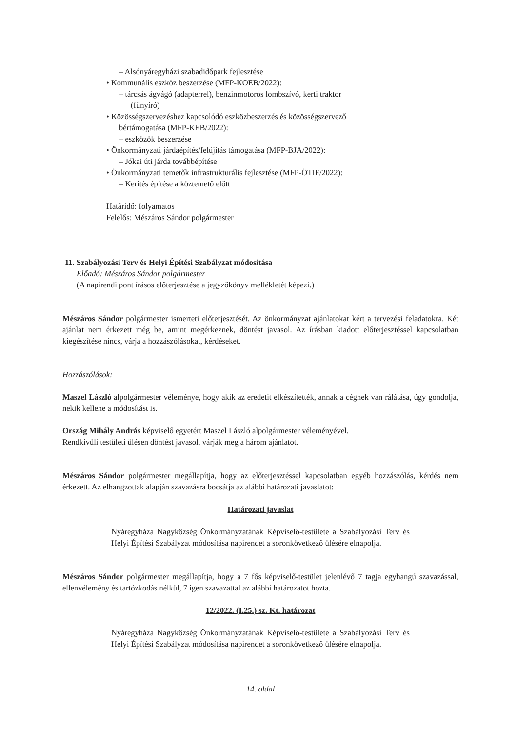– Alsónyáregyházi szabadidőpark fejlesztése
• Kommunális eszköz beszerzése (MFP-KOEB/2022):
– tárcsás ágvágó (adapterrel), benzinmotoros lombszívó, kerti traktor
(fűnyíró)
• Közösségszervezéshez kapcsolódó eszközbeszerzés és közösségszervező
bértámogatása (MFP-KEB/2022):
– eszközök beszerzése
• Önkormányzati járdaépítés/felújítás támogatása (MFP-BJA/2022):
– Jókai úti járda továbbépítése
• Önkormányzati temetők infrastrukturális fejlesztése (MFP-ÖTIF/2022):
– Kerítés építése a köztemető előtt
Határidő: folyamatos
Felelős: Mészáros Sándor polgármester
11. Szabályozási Terv és Helyi Építési Szabályzat módosítása
Előadó: Mészáros Sándor polgármester
(A napirendi pont írásos előterjesztése a jegyzőkönyv mellékletét képezi.)
Mészáros Sándor polgármester ismerteti előterjesztését. Az önkormányzat ajánlatokat kért a tervezési feladatokra. Két ajánlat nem érkezett még be, amint megérkeznek, döntést javasol. Az írásban kiadott előterjesztéssel kapcsolatban kiegészítése nincs, várja a hozzászólásokat, kérdéseket.
Hozzászólások:
Maszel László alpolgármester véleménye, hogy akik az eredetit elkészítették, annak a cégnek van rálátása, úgy gondolja, nekik kellene a módosítást is.
Ország Mihály András képviselő egyetért Maszel László alpolgármester véleményével.
Rendkívüli testületi ülésen döntést javasol, várják meg a három ajánlatot.
Mészáros Sándor polgármester megállapítja, hogy az előterjesztéssel kapcsolatban egyéb hozzászólás, kérdés nem érkezett. Az elhangzottak alapján szavazásra bocsátja az alábbi határozati javaslatot:
Határozati javaslat
Nyáregyháza Nagyközség Önkormányzatának Képviselő-testülete a Szabályozási Terv és Helyi Építési Szabályzat módosítása napirendet a soronkövetkező ülésére elnapolja.
Mészáros Sándor polgármester megállapítja, hogy a 7 fős képviselő-testület jelenlévő 7 tagja egyhangú szavazással, ellenvélemény és tartózkodás nélkül, 7 igen szavazattal az alábbi határozatot hozta.
12/2022. (I.25.) sz. Kt. határozat
Nyáregyháza Nagyközség Önkormányzatának Képviselő-testülete a Szabályozási Terv és Helyi Építési Szabályzat módosítása napirendet a soronkövetkező ülésére elnapolja.
14. oldal